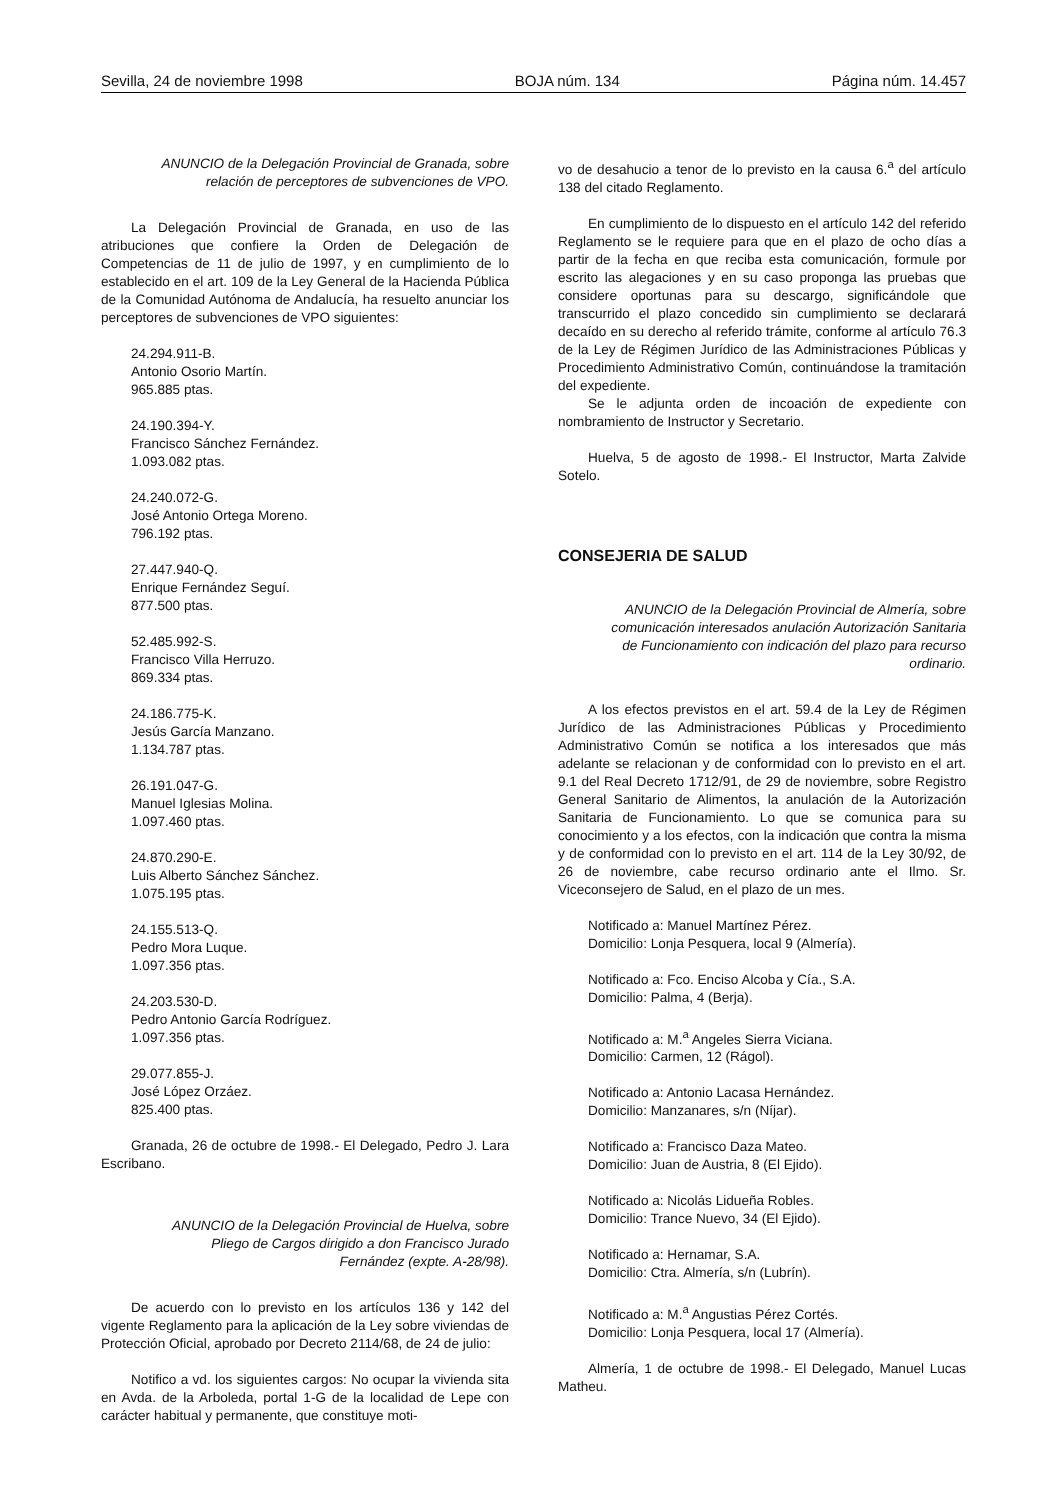Sevilla, 24 de noviembre 1998 BOJA núm. 134 Página núm. 14.457
ANUNCIO de la Delegación Provincial de Granada, sobre relación de perceptores de subvenciones de VPO.
La Delegación Provincial de Granada, en uso de las atribuciones que confiere la Orden de Delegación de Competencias de 11 de julio de 1997, y en cumplimiento de lo establecido en el art. 109 de la Ley General de la Hacienda Pública de la Comunidad Autónoma de Andalucía, ha resuelto anunciar los perceptores de subvenciones de VPO siguientes:
24.294.911-B.
Antonio Osorio Martín.
965.885 ptas.
24.190.394-Y.
Francisco Sánchez Fernández.
1.093.082 ptas.
24.240.072-G.
José Antonio Ortega Moreno.
796.192 ptas.
27.447.940-Q.
Enrique Fernández Seguí.
877.500 ptas.
52.485.992-S.
Francisco Villa Herruzo.
869.334 ptas.
24.186.775-K.
Jesús García Manzano.
1.134.787 ptas.
26.191.047-G.
Manuel Iglesias Molina.
1.097.460 ptas.
24.870.290-E.
Luis Alberto Sánchez Sánchez.
1.075.195 ptas.
24.155.513-Q.
Pedro Mora Luque.
1.097.356 ptas.
24.203.530-D.
Pedro Antonio García Rodríguez.
1.097.356 ptas.
29.077.855-J.
José López Orzáez.
825.400 ptas.
Granada, 26 de octubre de 1998.- El Delegado, Pedro J. Lara Escribano.
ANUNCIO de la Delegación Provincial de Huelva, sobre Pliego de Cargos dirigido a don Francisco Jurado Fernández (expte. A-28/98).
De acuerdo con lo previsto en los artículos 136 y 142 del vigente Reglamento para la aplicación de la Ley sobre viviendas de Protección Oficial, aprobado por Decreto 2114/68, de 24 de julio:
Notifico a vd. los siguientes cargos: No ocupar la vivienda sita en Avda. de la Arboleda, portal 1-G de la localidad de Lepe con carácter habitual y permanente, que constituye moti-
vo de desahucio a tenor de lo previsto en la causa 6.<sup>a</sup> del artículo 138 del citado Reglamento.
En cumplimiento de lo dispuesto en el artículo 142 del referido Reglamento se le requiere para que en el plazo de ocho días a partir de la fecha en que reciba esta comunicación, formule por escrito las alegaciones y en su caso proponga las pruebas que considere oportunas para su descargo, significándole que transcurrido el plazo concedido sin cumplimiento se declarará decaído en su derecho al referido trámite, conforme al artículo 76.3 de la Ley de Régimen Jurídico de las Administraciones Públicas y Procedimiento Administrativo Común, continuándose la tramitación del expediente.
Se le adjunta orden de incoación de expediente con nombramiento de Instructor y Secretario.
Huelva, 5 de agosto de 1998.- El Instructor, Marta Zalvide Sotelo.
CONSEJERIA DE SALUD
ANUNCIO de la Delegación Provincial de Almería, sobre comunicación interesados anulación Autorización Sanitaria de Funcionamiento con indicación del plazo para recurso ordinario.
A los efectos previstos en el art. 59.4 de la Ley de Régimen Jurídico de las Administraciones Públicas y Procedimiento Administrativo Común se notifica a los interesados que más adelante se relacionan y de conformidad con lo previsto en el art. 9.1 del Real Decreto 1712/91, de 29 de noviembre, sobre Registro General Sanitario de Alimentos, la anulación de la Autorización Sanitaria de Funcionamiento. Lo que se comunica para su conocimiento y a los efectos, con la indicación que contra la misma y de conformidad con lo previsto en el art. 114 de la Ley 30/92, de 26 de noviembre, cabe recurso ordinario ante el Ilmo. Sr. Viceconsejero de Salud, en el plazo de un mes.
Notificado a: Manuel Martínez Pérez.
Domicilio: Lonja Pesquera, local 9 (Almería).
Notificado a: Fco. Enciso Alcoba y Cía., S.A.
Domicilio: Palma, 4 (Berja).
Notificado a: M.<sup>a</sup> Angeles Sierra Viciana.
Domicilio: Carmen, 12 (Rágol).
Notificado a: Antonio Lacasa Hernández.
Domicilio: Manzanares, s/n (Níjar).
Notificado a: Francisco Daza Mateo.
Domicilio: Juan de Austria, 8 (El Ejido).
Notificado a: Nicolás Lidueña Robles.
Domicilio: Trance Nuevo, 34 (El Ejido).
Notificado a: Hernamar, S.A.
Domicilio: Ctra. Almería, s/n (Lubrín).
Notificado a: M.<sup>a</sup> Angustias Pérez Cortés.
Domicilio: Lonja Pesquera, local 17 (Almería).
Almería, 1 de octubre de 1998.- El Delegado, Manuel Lucas Matheu.